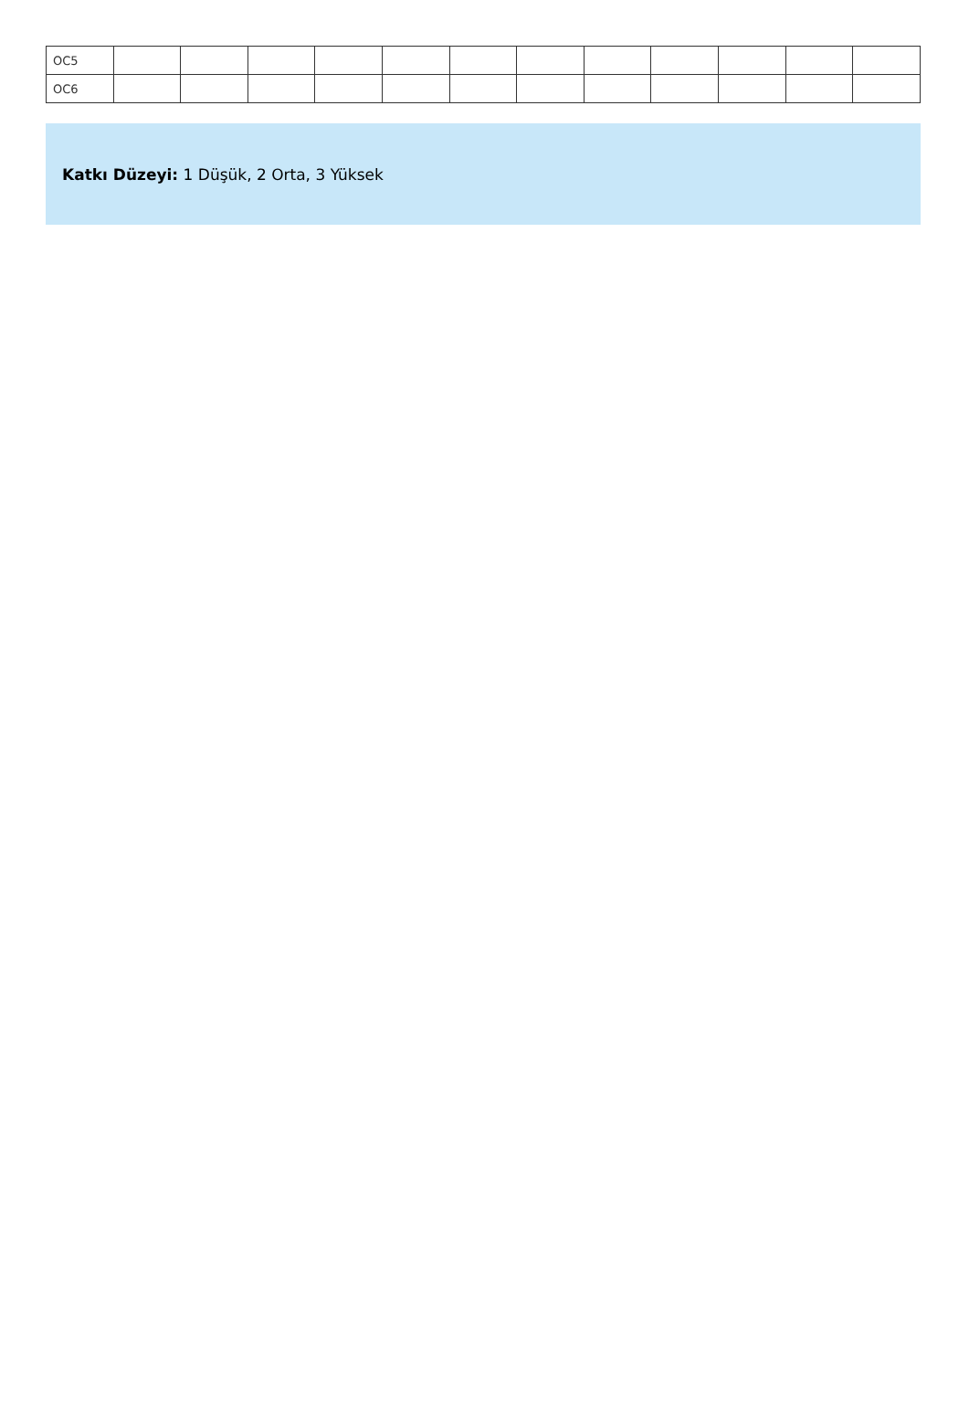| OC5 | | | | | | | | | | | | |
| OC6 | | | | | | | | | | | | |
Katkı Düzeyi: 1 Düşük, 2 Orta, 3 Yüksek